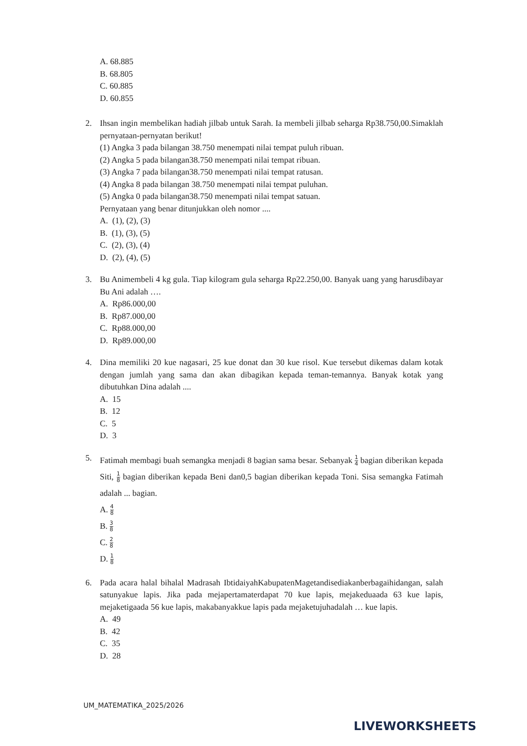A. 68.885
B. 68.805
C. 60.885
D. 60.855
2. Ihsan ingin membelikan hadiah jilbab untuk Sarah. Ia membeli jilbab seharga Rp38.750,00.Simaklah pernyataan-pernyatan berikut!
(1) Angka 3 pada bilangan 38.750 menempati nilai tempat puluh ribuan.
(2) Angka 5 pada bilangan38.750 menempati nilai tempat ribuan.
(3) Angka 7 pada bilangan38.750 menempati nilai tempat ratusan.
(4) Angka 8 pada bilangan 38.750 menempati nilai tempat puluhan.
(5) Angka 0 pada bilangan38.750 menempati nilai tempat satuan.
Pernyataan yang benar ditunjukkan oleh nomor ....
A. (1), (2), (3)
B. (1), (3), (5)
C. (2), (3), (4)
D. (2), (4), (5)
3. Bu Animembeli 4 kg gula. Tiap kilogram gula seharga Rp22.250,00. Banyak uang yang harusdibayar Bu Ani adalah ….
A. Rp86.000,00
B. Rp87.000,00
C. Rp88.000,00
D. Rp89.000,00
4. Dina memiliki 20 kue nagasari, 25 kue donat dan 30 kue risol. Kue tersebut dikemas dalam kotak dengan jumlah yang sama dan akan dibagikan kepada teman-temannya. Banyak kotak yang dibutuhkan Dina adalah ....
A. 15
B. 12
C. 5
D. 3
5.
Fatimah membagi buah semangka menjadi 8 bagian sama besar. Sebanyak 1 4 bagian diberikan kepada Siti, 1 8 bagian diberikan kepada Beni dan0,5 bagian diberikan kepada Toni. Sisa semangka Fatimah adalah ... bagian.
A. 4 8
B. 3 8
C. 2 8
D. 1 8
6. Pada acara halal bihalal Madrasah IbtidaiyahKabupatenMagetandisediakanberbagaihidangan, salah satunyakue lapis. Jika pada mejapertamaterdapat 70 kue lapis, mejakeduaada 63 kue lapis, mejaketigaada 56 kue lapis, makabanyakkue lapis pada mejaketujuhadalah … kue lapis.
A. 49
B. 42
C. 35
D. 28
UM_MATEMATIKA_2025/2026
LIVEWORKSHEETS